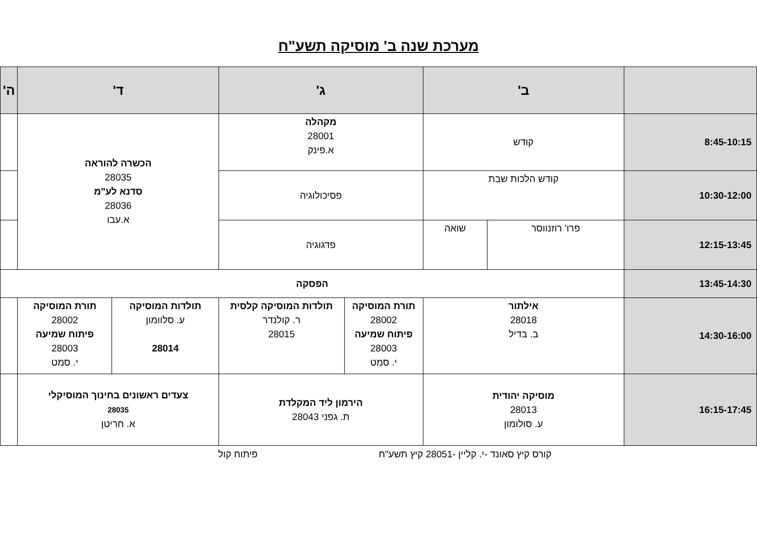מערכת שנה ב' מוסיקה תשע"ח
| | ב' | | ג' | | ד' | | ה' |
| --- | --- | --- | --- | --- | --- | --- | --- |
| 8:45-10:15 | קודש | | מקהלה 28001 א.פינק | | הכשרה להוראה 28035 סדנא לע"מ 28036 א.עבו | | |
| 10:30-12:00 | קודש הלכות שבת | | פסיכולוגיה | | | | |
| 12:15-13:45 | פרו' רוזנווסר | שואה | פדגוגיה | | | | |
| 13:45-14:30 | הפסקה | | | | | | |
| 14:30-16:00 | אילתור 28018 ב. בדיל | | תורת המוסיקה 28002 פיתוח שמיעה 28003 י. סמט | תולדות המוסיקה קלסית ר. קולנדר 28015 | תולדות המוסיקה ע. סלוומון 28014 | תורת המוסיקה 28002 פיתוח שמיעה 28003 י. סמט | |
| 16:15-17:45 | מוסיקה יהודית 28013 ע. סולומון | | הירמון ליד המקלדת ת. גפני 28043 | | צעדים ראשונים בחינוך המוסיקלי 28035 א. חריטן | | |
קורס קיץ סאונד -י. קליין -28051 קיץ תשע"ח פיתוח קול